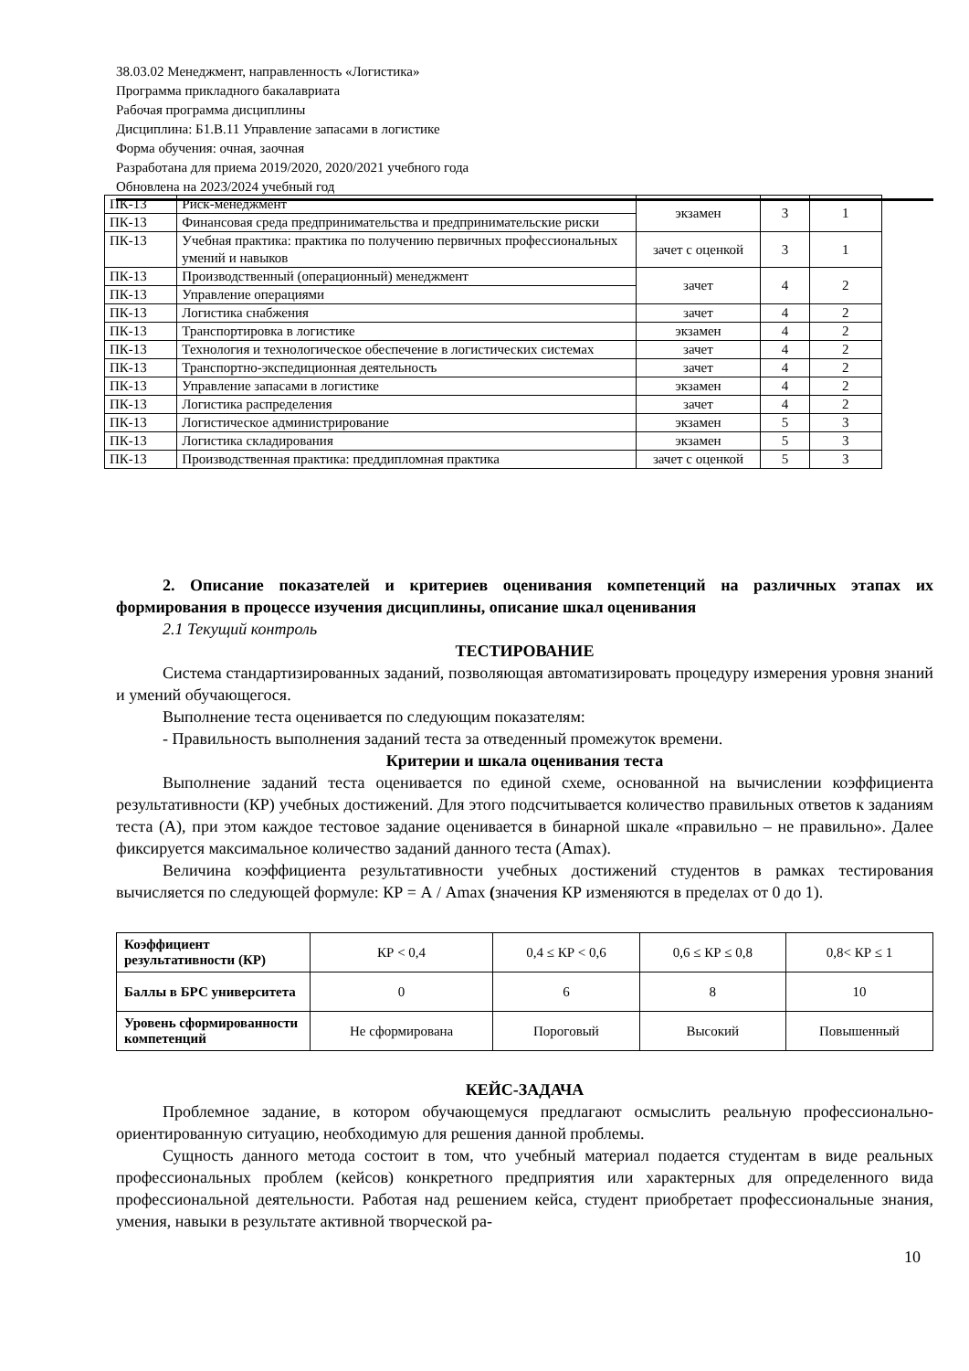38.03.02 Менеджмент, направленность «Логистика»
Программа прикладного бакалавриата
Рабочая программа дисциплины
Дисциплина: Б1.В.11 Управление запасами в логистике
Форма обучения: очная, заочная
Разработана для приема 2019/2020, 2020/2021 учебного года
Обновлена на 2023/2024 учебный год
| ПК-13 | Риск-менеджмент | экзамен | 3 | 1 |
| ПК-13 | Финансовая среда предпринимательства и предпринимательские риски | | | |
| ПК-13 | Учебная практика: практика по получению первичных профессиональных умений и навыков | зачет с оценкой | 3 | 1 |
| ПК-13 | Производственный (операционный) менеджмент | зачет | 4 | 2 |
| ПК-13 | Управление операциями | | | |
| ПК-13 | Логистика снабжения | зачет | 4 | 2 |
| ПК-13 | Транспортировка в логистике | экзамен | 4 | 2 |
| ПК-13 | Технология и технологическое обеспечение в логистических системах | зачет | 4 | 2 |
| ПК-13 | Транспортно-экспедиционная деятельность | зачет | 4 | 2 |
| ПК-13 | Управление запасами в логистике | экзамен | 4 | 2 |
| ПК-13 | Логистика распределения | зачет | 4 | 2 |
| ПК-13 | Логистическое администрирование | экзамен | 5 | 3 |
| ПК-13 | Логистика складирования | экзамен | 5 | 3 |
| ПК-13 | Производственная практика: преддипломная практика | зачет с оценкой | 5 | 3 |
2. Описание показателей и критериев оценивания компетенций на различных этапах их формирования в процессе изучения дисциплины, описание шкал оценивания
2.1 Текущий контроль
ТЕСТИРОВАНИЕ
Система стандартизированных заданий, позволяющая автоматизировать процедуру измерения уровня знаний и умений обучающегося.
Выполнение теста оценивается по следующим показателям:
- Правильность выполнения заданий теста за отведенный промежуток времени.
Критерии и шкала оценивания теста
Выполнение заданий теста оценивается по единой схеме, основанной на вычислении коэффициента результативности (КР) учебных достижений. Для этого подсчитывается количество правильных ответов к заданиям теста (А), при этом каждое тестовое задание оценивается в бинарной шкале «правильно – не правильно». Далее фиксируется максимальное количество заданий данного теста (Amax).
Величина коэффициента результативности учебных достижений студентов в рамках тестирования вычисляется по следующей формуле: КР = А / Amax (значения КР изменяются в пределах от 0 до 1).
| Коэффициент результативности (КР) | КР < 0,4 | 0,4 ≤ КР < 0,6 | 0,6 ≤ КР ≤ 0,8 | 0,8< КР ≤ 1 |
| Баллы в БРС университета | 0 | 6 | 8 | 10 |
| Уровень сформированности компетенций | Не сформирована | Пороговый | Высокий | Повышенный |
КЕЙС-ЗАДАЧА
Проблемное задание, в котором обучающемуся предлагают осмыслить реальную профессионально-ориентированную ситуацию, необходимую для решения данной проблемы.
Сущность данного метода состоит в том, что учебный материал подается студентам в виде реальных профессиональных проблем (кейсов) конкретного предприятия или характерных для определенного вида профессиональной деятельности. Работая над решением кейса, студент приобретает профессиональные знания, умения, навыки в результате активной творческой ра-
10